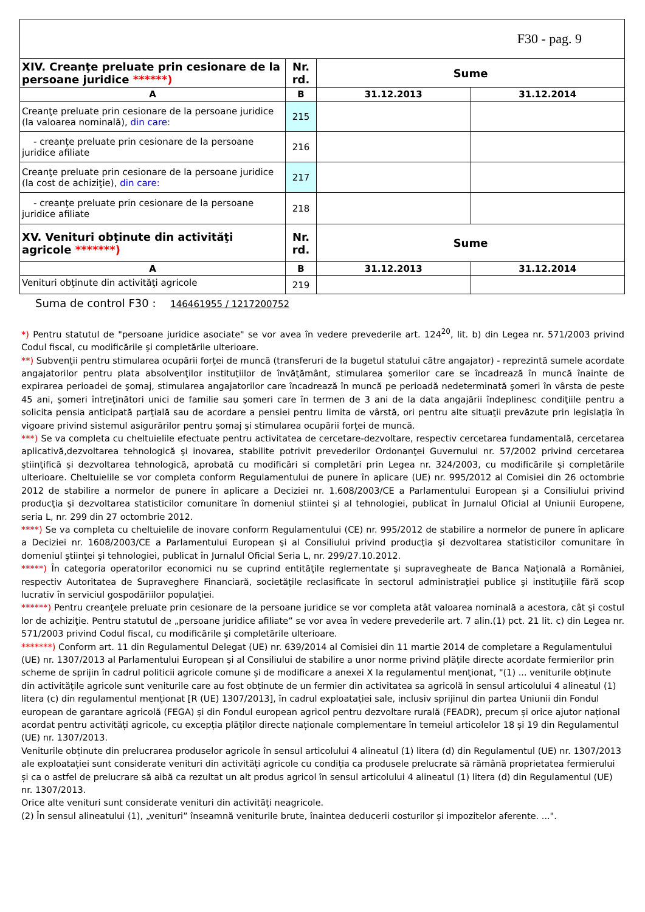| F30 - pag. 9 | | | |
| XIV. Creanţe preluate prin cesionare de la persoane juridice ******) | Nr. rd. | Sume | |
| A | B | 31.12.2013 | 31.12.2014 |
| Creanţe preluate prin cesionare de la persoane juridice (la valoarea nominală), din care: | 215 | | |
| - creanţe preluate prin cesionare de la persoane juridice afiliate | 216 | | |
| Creanţe preluate prin cesionare de la persoane juridice (la cost de achiziţie), din care: | 217 | | |
| - creanţe preluate prin cesionare de la persoane juridice afiliate | 218 | | |
| XV. Venituri obţinute din activităţi agricole *******) | Nr. rd. | Sume | |
| A | B | 31.12.2013 | 31.12.2014 |
| Venituri obţinute din activităţi agricole | 219 | | |
Suma de control F30 : 146461955 / 1217200752
*) Pentru statutul de "persoane juridice asociate" se vor avea în vedere prevederile art. 124<sup>20</sup>, lit. b) din Legea nr. 571/2003 privind Codul fiscal, cu modificările şi completările ulterioare.
**) Subvenţii pentru stimularea ocupării forţei de muncă (transferuri de la bugetul statului către angajator) - reprezintă sumele acordate angajatorilor pentru plata absolvenţilor instituţiilor de învăţământ, stimularea şomerilor care se încadrează în muncă înainte de expirarea perioadei de şomaj, stimularea angajatorilor care încadrează în muncă pe perioadă nedeterminată şomeri în vârsta de peste 45 ani, şomeri întreţinători unici de familie sau şomeri care în termen de 3 ani de la data angajării îndeplinesc condiţiile pentru a solicita pensia anticipată parţială sau de acordare a pensiei pentru limita de vârstă, ori pentru alte situaţii prevăzute prin legislaţia în vigoare privind sistemul asigurărilor pentru şomaj şi stimularea ocupării forţei de muncă.
***) Se va completa cu cheltuielile efectuate pentru activitatea de cercetare-dezvoltare, respectiv cercetarea fundamentală, cercetarea aplicativă,dezvoltarea tehnologică şi inovarea, stabilite potrivit prevederilor Ordonanţei Guvernului nr. 57/2002 privind cercetarea ştiinţifică şi dezvoltarea tehnologică, aprobată cu modificări si completări prin Legea nr. 324/2003, cu modificările şi completările ulterioare. Cheltuielile se vor completa conform Regulamentului de punere în aplicare (UE) nr. 995/2012 al Comisiei din 26 octombrie 2012 de stabilire a normelor de punere în aplicare a Deciziei nr. 1.608/2003/CE a Parlamentului European şi a Consiliului privind producţia şi dezvoltarea statisticilor comunitare în domeniul stiintei şi al tehnologiei, publicat în Jurnalul Oficial al Uniunii Europene, seria L, nr. 299 din 27 octombrie 2012.
****) Se va completa cu cheltuielile de inovare conform Regulamentului (CE) nr. 995/2012 de stabilire a normelor de punere în aplicare a Deciziei nr. 1608/2003/CE a Parlamentului European şi al Consiliului privind producţia şi dezvoltarea statisticilor comunitare în domeniul ştiinţei şi tehnologiei, publicat în Jurnalul Oficial Seria L, nr. 299/27.10.2012.
*****) În categoria operatorilor economici nu se cuprind entităţile reglementate şi supravegheate de Banca Naţională a României, respectiv Autoritatea de Supraveghere Financiară, societăţile reclasificate în sectorul administraţiei publice şi instituţiile fără scop lucrativ în serviciul gospodăriilor populaţiei.
******) Pentru creanţele preluate prin cesionare de la persoane juridice se vor completa atât valoarea nominală a acestora, cât şi costul lor de achiziţie. Pentru statutul de „persoane juridice afiliate” se vor avea în vedere prevederile art. 7 alin.(1) pct. 21 lit. c) din Legea nr. 571/2003 privind Codul fiscal, cu modificările şi completările ulterioare.
*******) Conform art. 11 din Regulamentul Delegat (UE) nr. 639/2014 al Comisiei din 11 martie 2014 de completare a Regulamentului (UE) nr. 1307/2013 al Parlamentului European și al Consiliului de stabilire a unor norme privind plățile directe acordate fermierilor prin scheme de sprijin în cadrul politicii agricole comune și de modificare a anexei X la regulamentul menţionat, "(1) ... veniturile obținute din activitățile agricole sunt veniturile care au fost obținute de un fermier din activitatea sa agricolă în sensul articolului 4 alineatul (1) litera (c) din regulamentul menţionat [R (UE) 1307/2013], în cadrul exploatației sale, inclusiv sprijinul din partea Uniunii din Fondul european de garantare agricolă (FEGA) și din Fondul european agricol pentru dezvoltare rurală (FEADR), precum și orice ajutor național acordat pentru activități agricole, cu excepția plăților directe naționale complementare în temeiul articolelor 18 și 19 din Regulamentul (UE) nr. 1307/2013.
Veniturile obținute din prelucrarea produselor agricole în sensul articolului 4 alineatul (1) litera (d) din Regulamentul (UE) nr. 1307/2013 ale exploatației sunt considerate venituri din activități agricole cu condiția ca produsele prelucrate să rămână proprietatea fermierului și ca o astfel de prelucrare să aibă ca rezultat un alt produs agricol în sensul articolului 4 alineatul (1) litera (d) din Regulamentul (UE) nr. 1307/2013.
Orice alte venituri sunt considerate venituri din activități neagricole.
(2) În sensul alineatului (1), „venituri” înseamnă veniturile brute, înaintea deducerii costurilor și impozitelor aferente. ...".